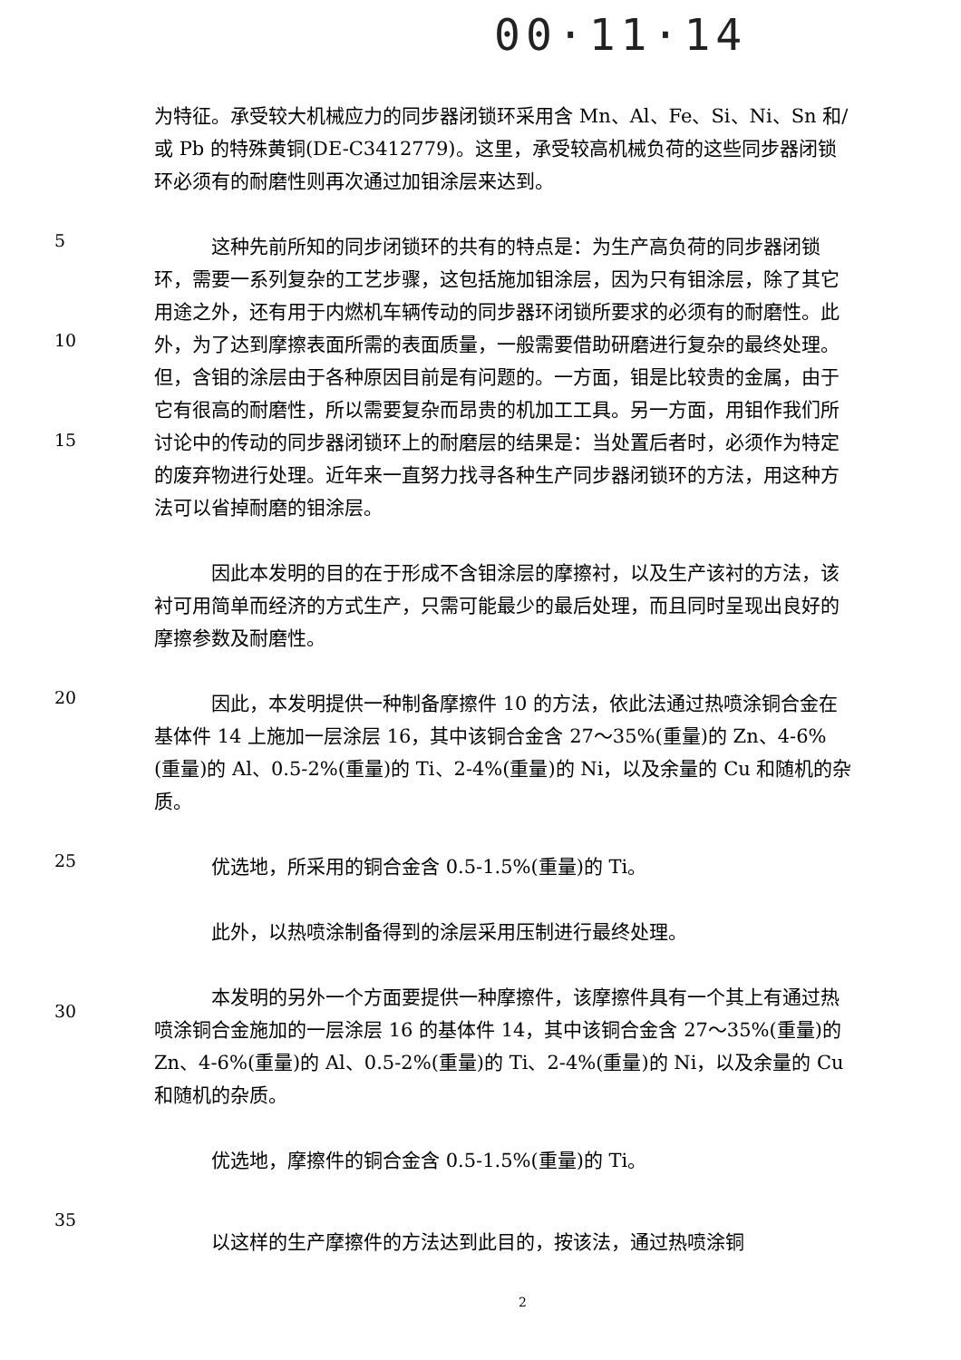00·11·14
为特征。承受较大机械应力的同步器闭锁环采用含 Mn、Al、Fe、Si、Ni、Sn 和/或 Pb 的特殊黄铜(DE-C3412779)。这里，承受较高机械负荷的这些同步器闭锁环必须有的耐磨性则再次通过加钼涂层来达到。
5
10
15
这种先前所知的同步闭锁环的共有的特点是：为生产高负荷的同步器闭锁环，需要一系列复杂的工艺步骤，这包括施加钼涂层，因为只有钼涂层，除了其它用途之外，还有用于内燃机车辆传动的同步器环闭锁所要求的必须有的耐磨性。此外，为了达到摩擦表面所需的表面质量，一般需要借助研磨进行复杂的最终处理。但，含钼的涂层由于各种原因目前是有问题的。一方面，钼是比较贵的金属，由于它有很高的耐磨性，所以需要复杂而昂贵的机加工工具。另一方面，用钼作我们所讨论中的传动的同步器闭锁环上的耐磨层的结果是：当处置后者时，必须作为特定的废弃物进行处理。近年来一直努力找寻各种生产同步器闭锁环的方法，用这种方法可以省掉耐磨的钼涂层。
因此本发明的目的在于形成不含钼涂层的摩擦衬，以及生产该衬的方法，该衬可用简单而经济的方式生产，只需可能最少的最后处理，而且同时呈现出良好的摩擦参数及耐磨性。
20
因此，本发明提供一种制备摩擦件 10 的方法，依此法通过热喷涂铜合金在基体件 14 上施加一层涂层 16，其中该铜合金含 27～35%(重量)的 Zn、4-6%(重量)的 Al、0.5-2%(重量)的 Ti、2-4%(重量)的 Ni，以及余量的 Cu 和随机的杂质。
25
优选地，所采用的铜合金含 0.5-1.5%(重量)的 Ti。
此外，以热喷涂制备得到的涂层采用压制进行最终处理。
30
本发明的另外一个方面要提供一种摩擦件，该摩擦件具有一个其上有通过热喷涂铜合金施加的一层涂层 16 的基体件 14，其中该铜合金含 27～35%(重量)的 Zn、4-6%(重量)的 Al、0.5-2%(重量)的 Ti、2-4%(重量)的 Ni，以及余量的 Cu 和随机的杂质。
优选地，摩擦件的铜合金含 0.5-1.5%(重量)的 Ti。
35
以这样的生产摩擦件的方法达到此目的，按该法，通过热喷涂铜
2